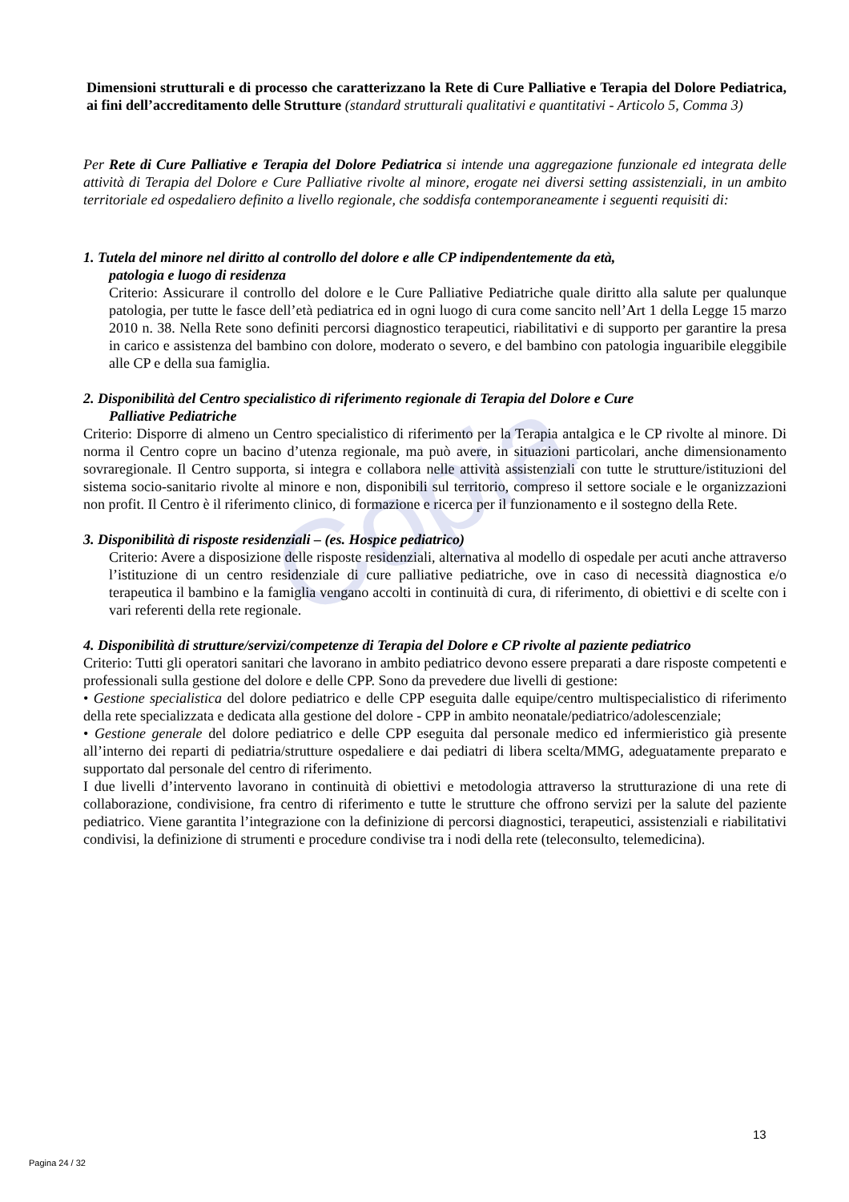Copia
Dimensioni strutturali e di processo che caratterizzano la Rete di Cure Palliative e Terapia del Dolore Pediatrica, ai fini dell’accreditamento delle Strutture (standard strutturali qualitativi e quantitativi - Articolo 5, Comma 3)
Per Rete di Cure Palliative e Terapia del Dolore Pediatrica si intende una aggregazione funzionale ed integrata delle attività di Terapia del Dolore e Cure Palliative rivolte al minore, erogate nei diversi setting assistenziali, in un ambito territoriale ed ospedaliero definito a livello regionale, che soddisfa contemporaneamente i seguenti requisiti di:
1. Tutela del minore nel diritto al controllo del dolore e alle CP indipendentemente da età,
patologia e luogo di residenza
Criterio: Assicurare il controllo del dolore e le Cure Palliative Pediatriche quale diritto alla salute per qualunque patologia, per tutte le fasce dell’età pediatrica ed in ogni luogo di cura come sancito nell’Art 1 della Legge 15 marzo 2010 n. 38. Nella Rete sono definiti percorsi diagnostico terapeutici, riabilitativi e di supporto per garantire la presa in carico e assistenza del bambino con dolore, moderato o severo, e del bambino con patologia inguaribile eleggibile alle CP e della sua famiglia.
2. Disponibilità del Centro specialistico di riferimento regionale di Terapia del Dolore e Cure
Palliative Pediatriche
Criterio: Disporre di almeno un Centro specialistico di riferimento per la Terapia antalgica e le CP rivolte al minore. Di norma il Centro copre un bacino d’utenza regionale, ma può avere, in situazioni particolari, anche dimensionamento sovraregionale. Il Centro supporta, si integra e collabora nelle attività assistenziali con tutte le strutture/istituzioni del sistema socio-sanitario rivolte al minore e non, disponibili sul territorio, compreso il settore sociale e le organizzazioni non profit. Il Centro è il riferimento clinico, di formazione e ricerca per il funzionamento e il sostegno della Rete.
3. Disponibilità di risposte residenziali – (es. Hospice pediatrico)
Criterio: Avere a disposizione delle risposte residenziali, alternativa al modello di ospedale per acuti anche attraverso l’istituzione di un centro residenziale di cure palliative pediatriche, ove in caso di necessità diagnostica e/o terapeutica il bambino e la famiglia vengano accolti in continuità di cura, di riferimento, di obiettivi e di scelte con i vari referenti della rete regionale.
4. Disponibilità di strutture/servizi/competenze di Terapia del Dolore e CP rivolte al paziente pediatrico
Criterio: Tutti gli operatori sanitari che lavorano in ambito pediatrico devono essere preparati a dare risposte competenti e professionali sulla gestione del dolore e delle CPP. Sono da prevedere due livelli di gestione:
• Gestione specialistica del dolore pediatrico e delle CPP eseguita dalle equipe/centro multispecialistico di riferimento della rete specializzata e dedicata alla gestione del dolore - CPP in ambito neonatale/pediatrico/adolescenziale;
• Gestione generale del dolore pediatrico e delle CPP eseguita dal personale medico ed infermieristico già presente all’interno dei reparti di pediatria/strutture ospedaliere e dai pediatri di libera scelta/MMG, adeguatamente preparato e supportato dal personale del centro di riferimento.
I due livelli d’intervento lavorano in continuità di obiettivi e metodologia attraverso la strutturazione di una rete di collaborazione, condivisione, fra centro di riferimento e tutte le strutture che offrono servizi per la salute del paziente pediatrico. Viene garantita l’integrazione con la definizione di percorsi diagnostici, terapeutici, assistenziali e riabilitativi condivisi, la definizione di strumenti e procedure condivise tra i nodi della rete (teleconsulto, telemedicina).
13
Pagina 24 / 32